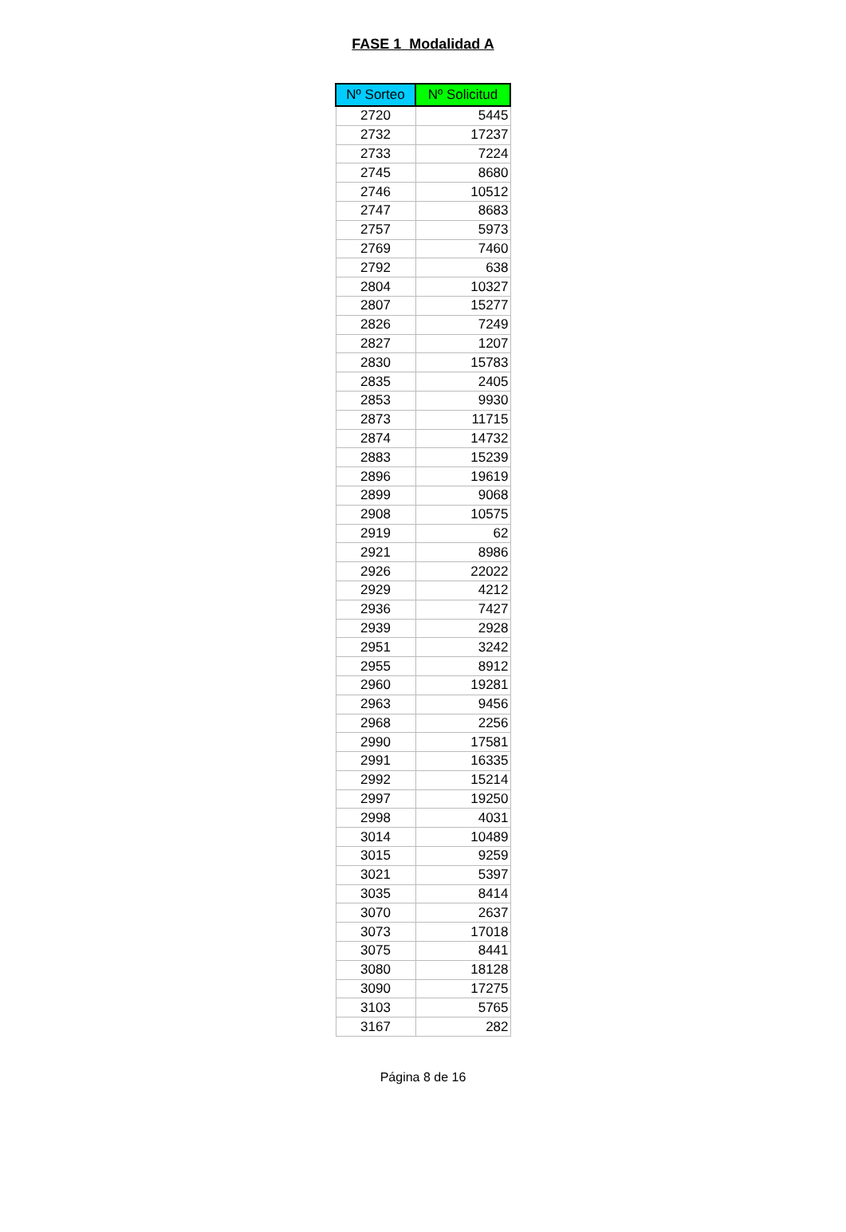FASE 1 Modalidad A
| Nº Sorteo | Nº Solicitud |
| --- | --- |
| 2720 | 5445 |
| 2732 | 17237 |
| 2733 | 7224 |
| 2745 | 8680 |
| 2746 | 10512 |
| 2747 | 8683 |
| 2757 | 5973 |
| 2769 | 7460 |
| 2792 | 638 |
| 2804 | 10327 |
| 2807 | 15277 |
| 2826 | 7249 |
| 2827 | 1207 |
| 2830 | 15783 |
| 2835 | 2405 |
| 2853 | 9930 |
| 2873 | 11715 |
| 2874 | 14732 |
| 2883 | 15239 |
| 2896 | 19619 |
| 2899 | 9068 |
| 2908 | 10575 |
| 2919 | 62 |
| 2921 | 8986 |
| 2926 | 22022 |
| 2929 | 4212 |
| 2936 | 7427 |
| 2939 | 2928 |
| 2951 | 3242 |
| 2955 | 8912 |
| 2960 | 19281 |
| 2963 | 9456 |
| 2968 | 2256 |
| 2990 | 17581 |
| 2991 | 16335 |
| 2992 | 15214 |
| 2997 | 19250 |
| 2998 | 4031 |
| 3014 | 10489 |
| 3015 | 9259 |
| 3021 | 5397 |
| 3035 | 8414 |
| 3070 | 2637 |
| 3073 | 17018 |
| 3075 | 8441 |
| 3080 | 18128 |
| 3090 | 17275 |
| 3103 | 5765 |
| 3167 | 282 |
Página 8 de 16